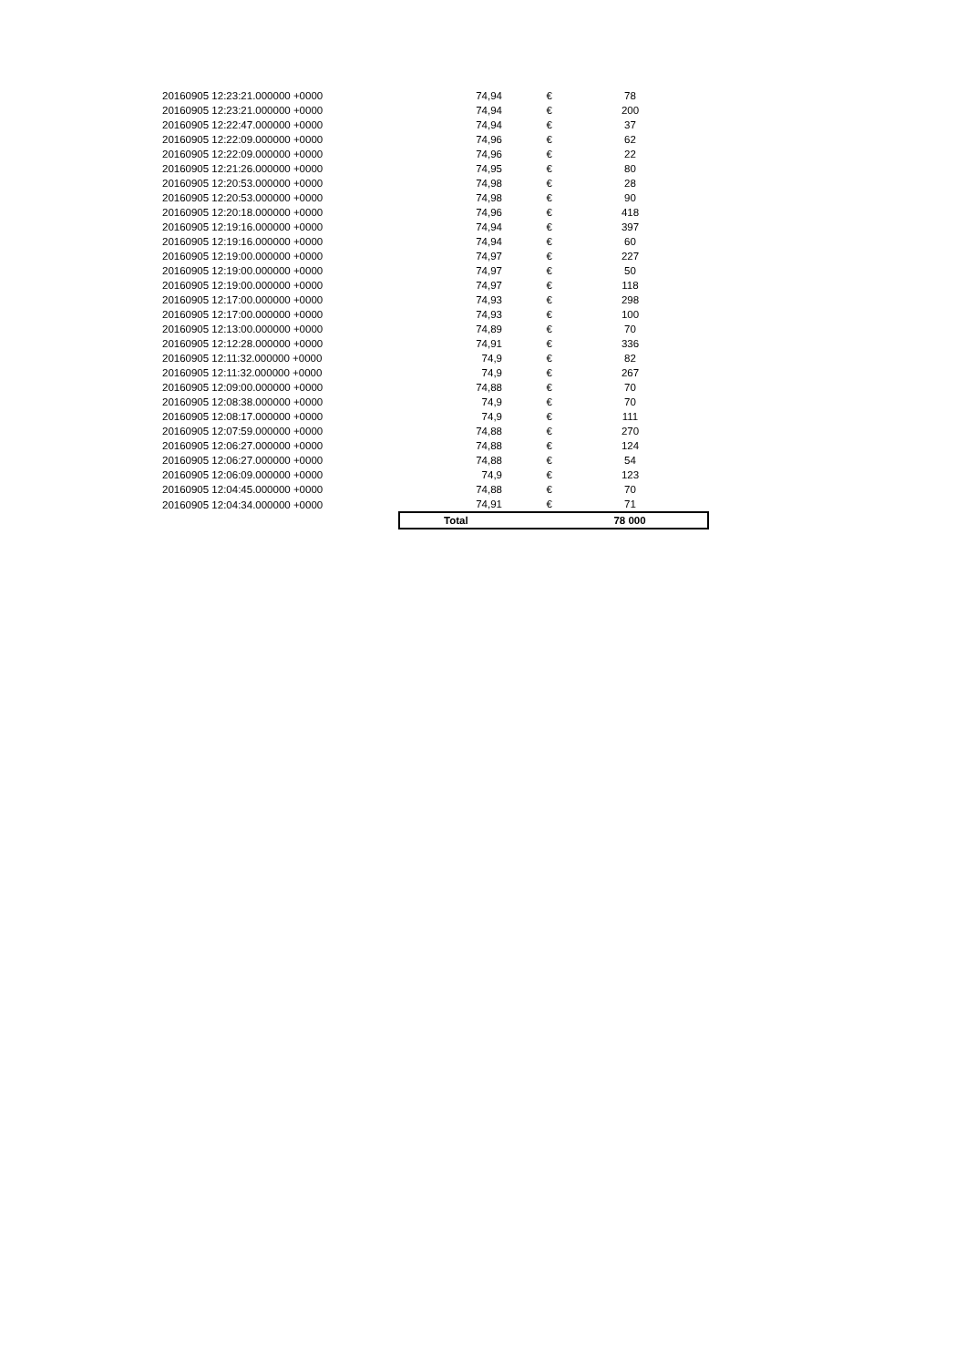| 20160905 12:23:21.000000 +0000 | 74,94 | € | 78 |
| 20160905 12:23:21.000000 +0000 | 74,94 | € | 200 |
| 20160905 12:22:47.000000 +0000 | 74,94 | € | 37 |
| 20160905 12:22:09.000000 +0000 | 74,96 | € | 62 |
| 20160905 12:22:09.000000 +0000 | 74,96 | € | 22 |
| 20160905 12:21:26.000000 +0000 | 74,95 | € | 80 |
| 20160905 12:20:53.000000 +0000 | 74,98 | € | 28 |
| 20160905 12:20:53.000000 +0000 | 74,98 | € | 90 |
| 20160905 12:20:18.000000 +0000 | 74,96 | € | 418 |
| 20160905 12:19:16.000000 +0000 | 74,94 | € | 397 |
| 20160905 12:19:16.000000 +0000 | 74,94 | € | 60 |
| 20160905 12:19:00.000000 +0000 | 74,97 | € | 227 |
| 20160905 12:19:00.000000 +0000 | 74,97 | € | 50 |
| 20160905 12:19:00.000000 +0000 | 74,97 | € | 118 |
| 20160905 12:17:00.000000 +0000 | 74,93 | € | 298 |
| 20160905 12:17:00.000000 +0000 | 74,93 | € | 100 |
| 20160905 12:13:00.000000 +0000 | 74,89 | € | 70 |
| 20160905 12:12:28.000000 +0000 | 74,91 | € | 336 |
| 20160905 12:11:32.000000 +0000 | 74,9 | € | 82 |
| 20160905 12:11:32.000000 +0000 | 74,9 | € | 267 |
| 20160905 12:09:00.000000 +0000 | 74,88 | € | 70 |
| 20160905 12:08:38.000000 +0000 | 74,9 | € | 70 |
| 20160905 12:08:17.000000 +0000 | 74,9 | € | 111 |
| 20160905 12:07:59.000000 +0000 | 74,88 | € | 270 |
| 20160905 12:06:27.000000 +0000 | 74,88 | € | 124 |
| 20160905 12:06:27.000000 +0000 | 74,88 | € | 54 |
| 20160905 12:06:09.000000 +0000 | 74,9 | € | 123 |
| 20160905 12:04:45.000000 +0000 | 74,88 | € | 70 |
| 20160905 12:04:34.000000 +0000 | 74,91 | € | 71 |
| | Total | | 78 000 |